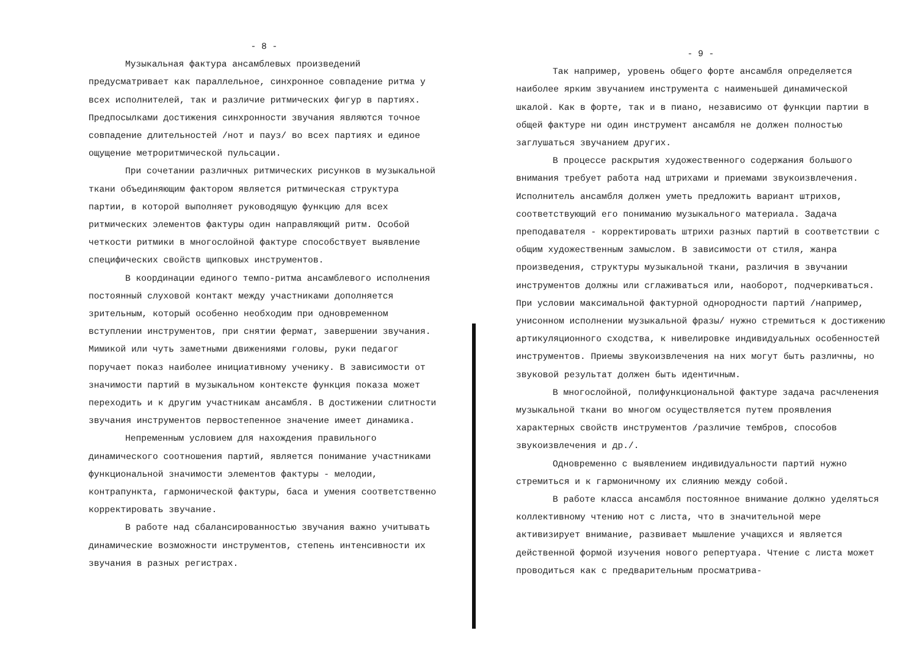- 8 -
Музыкальная фактура ансамблевых произведений предусматривает как параллельное, синхронное совпадение ритма у всех исполнителей, так и различие ритмических фигур в партиях. Предпосылками достижения синхронности звучания являются точное совпадение длительностей /нот и пауз/ во всех партиях и единое ощущение метроритмической пульсации.
При сочетании различных ритмических рисунков в музыкальной ткани объединяющим фактором является ритмическая структура партии, в которой выполняет руководящую функцию для всех ритмических элементов фактуры один направляющий ритм. Особой четкости ритмики в многослойной фактуре способствует выявление специфических свойств щипковых инструментов.
В координации единого темпо-ритма ансамблевого исполнения постоянный слуховой контакт между участниками дополняется зрительным, который особенно необходим при одновременном вступлении инструментов, при снятии фермат, завершении звучания. Мимикой или чуть заметными движениями головы, руки педагог поручает показ наиболее инициативному ученику. В зависимости от значимости партий в музыкальном контексте функция показа может переходить и к другим участникам ансамбля. В достижении слитности звучания инструментов первостепенное значение имеет динамика.
Непременным условием для нахождения правильного динамического соотношения партий, является понимание участниками функциональной значимости элементов фактуры - мелодии, контрапункта, гармонической фактуры, баса и умения соответственно корректировать звучание.
В работе над сбалансированностью звучания важно учитывать динамические возможности инструментов, степень интенсивности их звучания в разных регистрах.
- 9 -
Так например, уровень общего форте ансамбля определяется наиболее ярким звучанием инструмента с наименьшей динамической шкалой. Как в форте, так и в пиано, независимо от функции партии в общей фактуре ни один инструмент ансамбля не должен полностью заглушаться звучанием других.
В процессе раскрытия художественного содержания большого внимания требует работа над штрихами и приемами звукоизвлечения. Исполнитель ансамбля должен уметь предложить вариант штрихов, соответствующий его пониманию музыкального материала. Задача преподавателя - корректировать штрихи разных партий в соответствии с общим художественным замыслом. В зависимости от стиля, жанра произведения, структуры музыкальной ткани, различия в звучании инструментов должны или сглаживаться или, наоборот, подчеркиваться. При условии максимальной фактурной однородности партий /например, унисонном исполнении музыкальной фразы/ нужно стремиться к достижению артикуляционного сходства, к нивелировке индивидуальных особенностей инструментов. Приемы звукоизвлечения на них могут быть различны, но звуковой результат должен быть идентичным.
В многослойной, полифункциональной фактуре задача расчленения музыкальной ткани во многом осуществляется путем проявления характерных свойств инструментов /различие тембров, способов звукоизвлечения и др./.
Одновременно с выявлением индивидуальности партий нужно стремиться и к гармоничному их слиянию между собой.
В работе класса ансамбля постоянное внимание должно уделяться коллективному чтению нот с листа, что в значительной мере активизирует внимание, развивает мышление учащихся и является действенной формой изучения нового репертуара. Чтение с листа может проводиться как с предварительным просматрива-